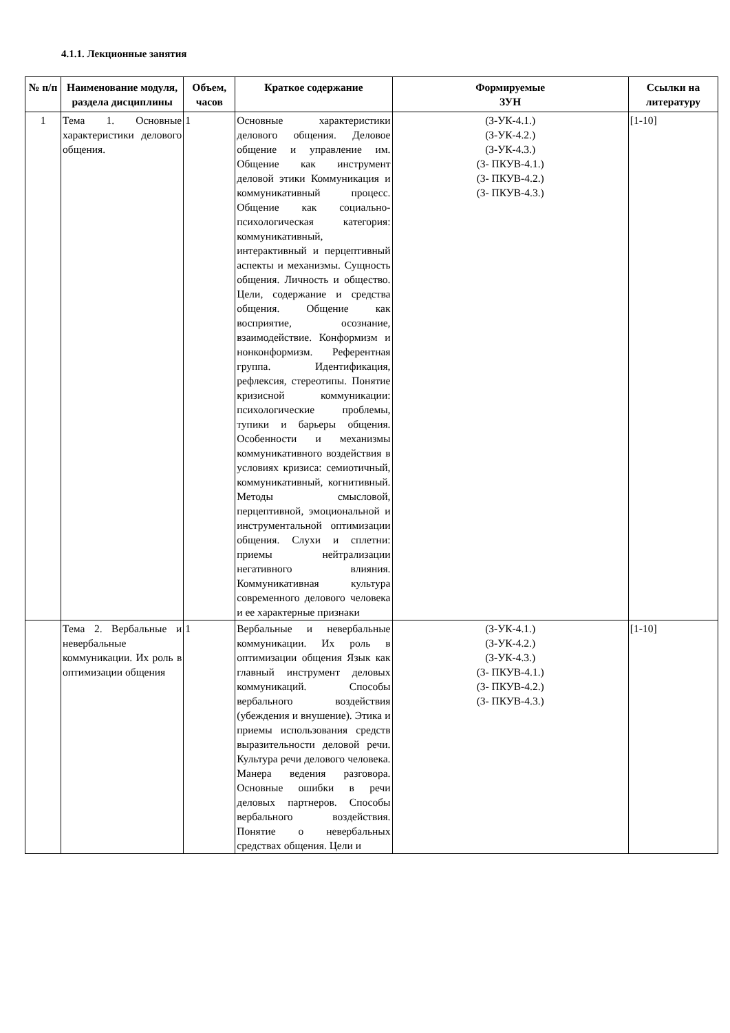4.1.1. Лекционные занятия
| № п/п | Наименование модуля, раздела дисциплины | Объем, часов | Краткое содержание | Формируемые ЗУН | Ссылки на литературу |
| --- | --- | --- | --- | --- | --- |
| 1 | Тема 1. Основные характеристики делового общения. | 1 | Основные характеристики делового общения. Деловое общение и управление им. Общение как инструмент деловой этики Коммуникация и коммуникативный процесс. Общение как социально-психологическая категория: коммуникативный, интерактивный и перцептивный аспекты и механизмы. Сущность общения. Личность и общество. Цели, содержание и средства общения. Общение как восприятие, осознание, взаимодействие. Конформизм и нонконформизм. Референтная группа. Идентификация, рефлексия, стереотипы. Понятие кризисной коммуникации: психологические проблемы, тупики и барьеры общения. Особенности и механизмы коммуникативного воздействия в условиях кризиса: семиотичный, коммуникативный, когнитивный. Методы смысловой, перцептивной, эмоциональной и инструментальной оптимизации общения. Слухи и сплетни: приемы нейтрализации негативного влияния. Коммуникативная культура современного делового человека и ее характерные признаки | (З-УК-4.1.) (З-УК-4.2.) (З-УК-4.3.) (З- ПКУВ-4.1.) (З- ПКУВ-4.2.) (З- ПКУВ-4.3.) | [1-10] |
| | Тема 2. Вербальные и невербальные коммуникации. Их роль в оптимизации общения | 1 | Вербальные и невербальные коммуникации. Их роль в оптимизации общения Язык как главный инструмент деловых коммуникаций. Способы вербального воздействия (убеждения и внушение). Этика и приемы использования средств выразительности деловой речи. Культура речи делового человека. Манера ведения разговора. Основные ошибки в речи деловых партнеров. Способы вербального воздействия. Понятие о невербальных средствах общения. Цели и | (З-УК-4.1.) (З-УК-4.2.) (З-УК-4.3.) (З- ПКУВ-4.1.) (З- ПКУВ-4.2.) (З- ПКУВ-4.3.) | [1-10] |